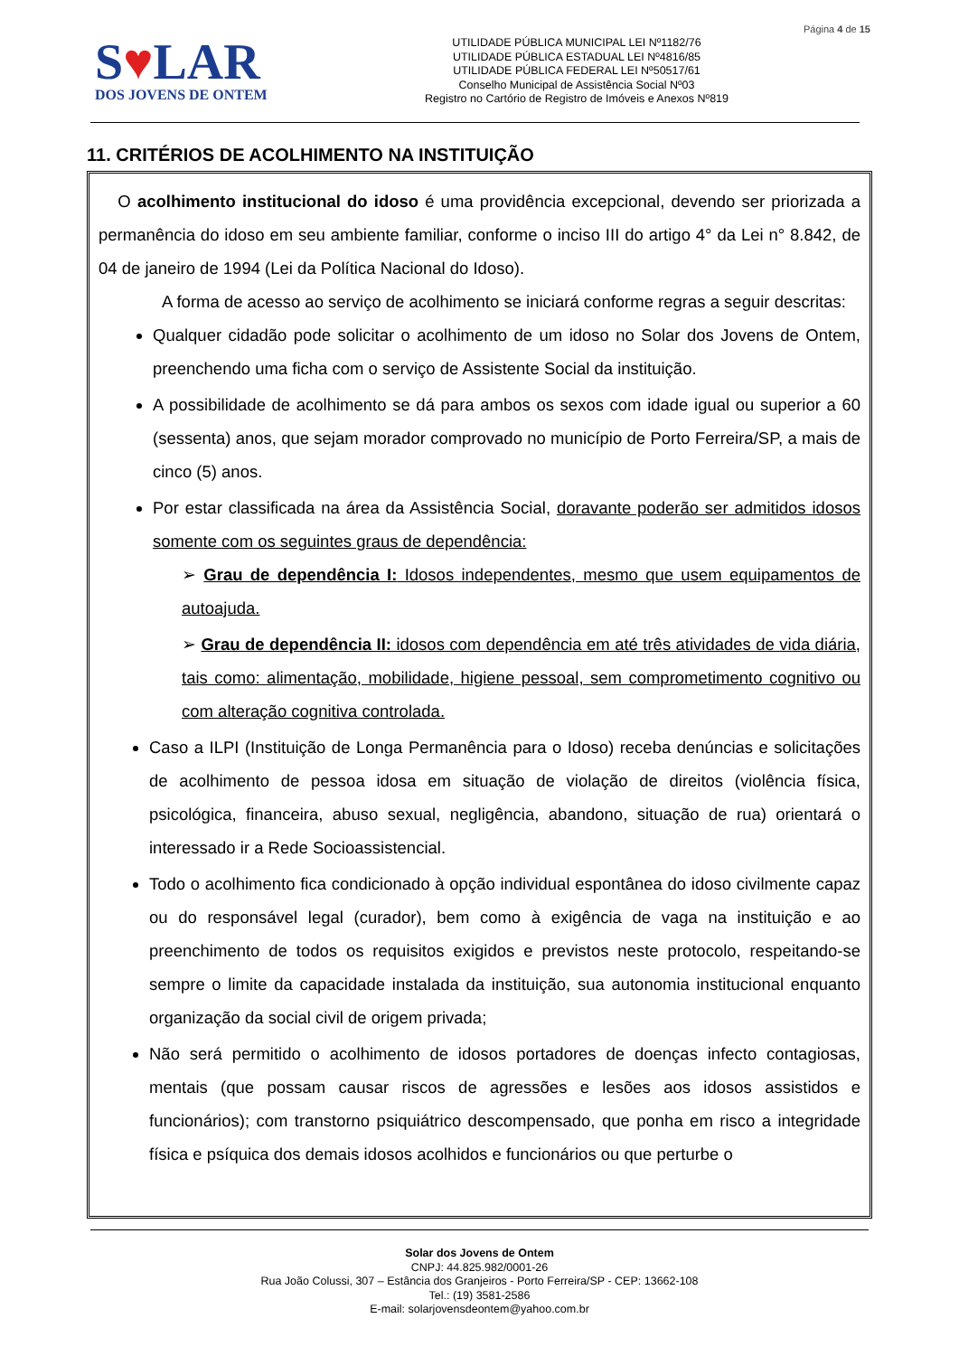Página 4 de 15
S♥LAR
DOS JOVENS DE ONTEM
UTILIDADE PÚBLICA MUNICIPAL LEI Nº1182/76
UTILIDADE PÚBLICA ESTADUAL LEI Nº4816/85
UTILIDADE PÚBLICA FEDERAL LEI Nº50517/61
Conselho Municipal de Assistência Social Nº03
Registro no Cartório de Registro de Imóveis e Anexos Nº819
11. CRITÉRIOS DE ACOLHIMENTO NA INSTITUIÇÃO
O acolhimento institucional do idoso é uma providência excepcional, devendo ser priorizada a permanência do idoso em seu ambiente familiar, conforme o inciso III do artigo 4° da Lei n° 8.842, de 04 de janeiro de 1994 (Lei da Política Nacional do Idoso).
A forma de acesso ao serviço de acolhimento se iniciará conforme regras a seguir descritas:
Qualquer cidadão pode solicitar o acolhimento de um idoso no Solar dos Jovens de Ontem, preenchendo uma ficha com o serviço de Assistente Social da instituição.
A possibilidade de acolhimento se dá para ambos os sexos com idade igual ou superior a 60 (sessenta) anos, que sejam morador comprovado no município de Porto Ferreira/SP, a mais de cinco (5) anos.
Por estar classificada na área da Assistência Social, doravante poderão ser admitidos idosos somente com os seguintes graus de dependência:
➢ Grau de dependência I: Idosos independentes, mesmo que usem equipamentos de autoajuda.
➢ Grau de dependência II: idosos com dependência em até três atividades de vida diária, tais como: alimentação, mobilidade, higiene pessoal, sem comprometimento cognitivo ou com alteração cognitiva controlada.
Caso a ILPI (Instituição de Longa Permanência para o Idoso) receba denúncias e solicitações de acolhimento de pessoa idosa em situação de violação de direitos (violência física, psicológica, financeira, abuso sexual, negligência, abandono, situação de rua) orientará o interessado ir a Rede Socioassistencial.
Todo o acolhimento fica condicionado à opção individual espontânea do idoso civilmente capaz ou do responsável legal (curador), bem como à exigência de vaga na instituição e ao preenchimento de todos os requisitos exigidos e previstos neste protocolo, respeitando-se sempre o limite da capacidade instalada da instituição, sua autonomia institucional enquanto organização da social civil de origem privada;
Não será permitido o acolhimento de idosos portadores de doenças infecto contagiosas, mentais (que possam causar riscos de agressões e lesões aos idosos assistidos e funcionários); com transtorno psiquiátrico descompensado, que ponha em risco a integridade física e psíquica dos demais idosos acolhidos e funcionários ou que perturbe o
Solar dos Jovens de Ontem
CNPJ: 44.825.982/0001-26
Rua João Colussi, 307 – Estância dos Granjeiros - Porto Ferreira/SP - CEP: 13662-108
Tel.: (19) 3581-2586
E-mail: solarjovensdeontem@yahoo.com.br